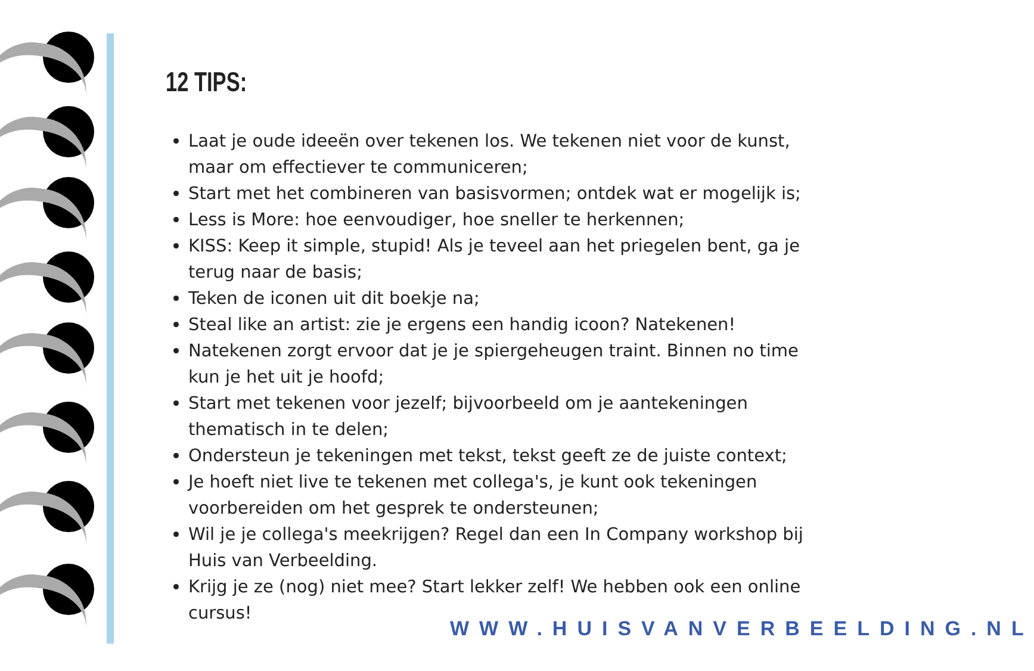12 TIPS:
Laat je oude ideeën over tekenen los. We tekenen niet voor de kunst, maar om effectiever te communiceren;
Start met het combineren van basisvormen; ontdek wat er mogelijk is;
Less is More: hoe eenvoudiger, hoe sneller te herkennen;
KISS: Keep it simple, stupid! Als je teveel aan het priegelen bent, ga je terug naar de basis;
Teken de iconen uit dit boekje na;
Steal like an artist: zie je ergens een handig icoon? Natekenen!
Natekenen zorgt ervoor dat je je spiergeheugen traint. Binnen no time kun je het uit je hoofd;
Start met tekenen voor jezelf; bijvoorbeeld om je aantekeningen thematisch in te delen;
Ondersteun je tekeningen met tekst, tekst geeft ze de juiste context;
Je hoeft niet live te tekenen met collega's, je kunt ook tekeningen voorbereiden om het gesprek te ondersteunen;
Wil je je collega's meekrijgen? Regel dan een In Company workshop bij Huis van Verbeelding.
Krijg je ze (nog) niet mee? Start lekker zelf! We hebben ook een online cursus!
WWW.HUISVANVERBEELDING.NL